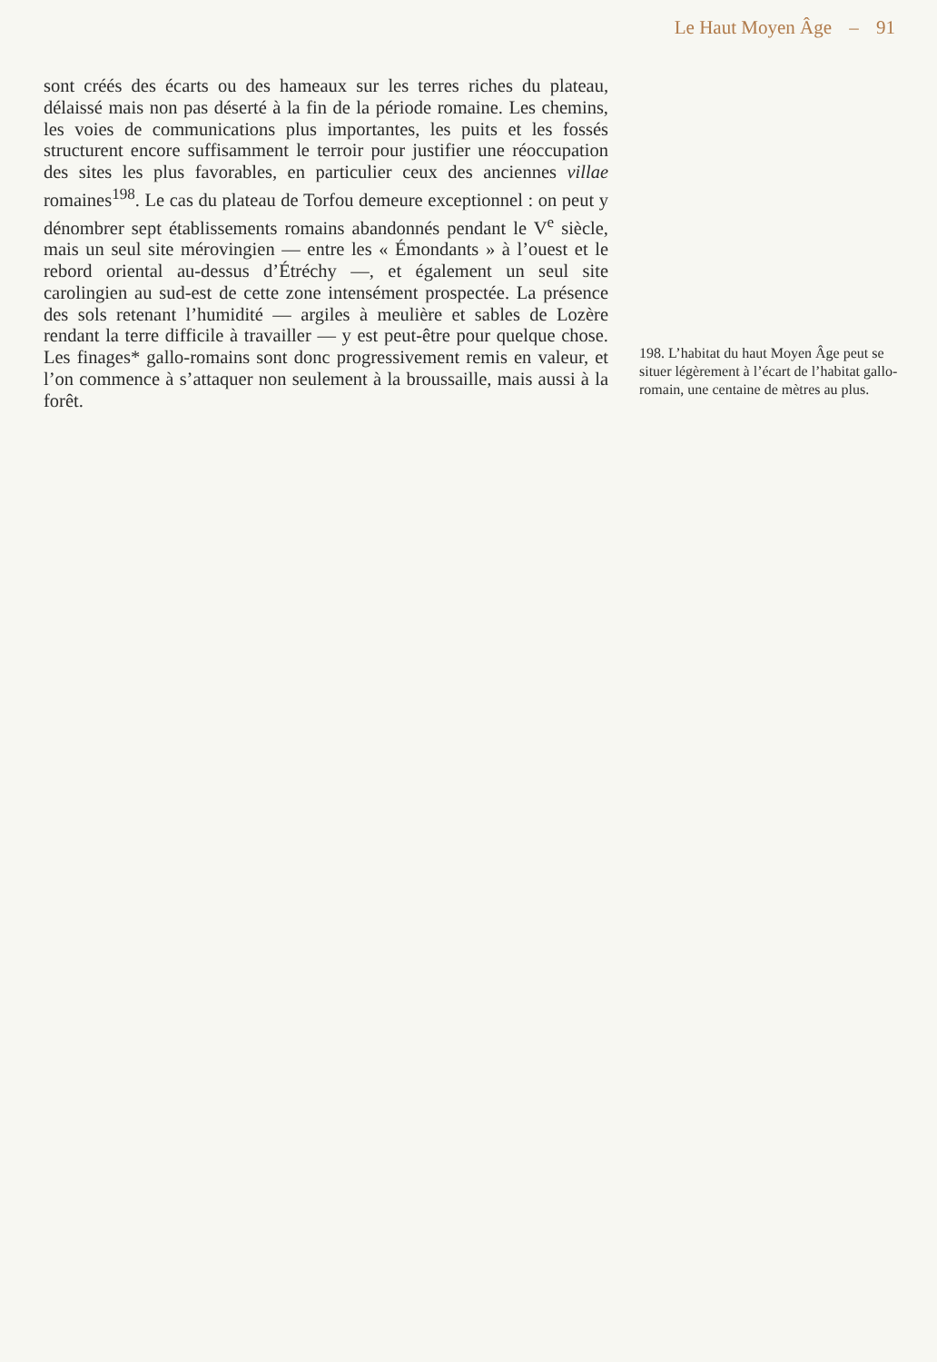Le Haut Moyen Âge – 91
sont créés des écarts ou des hameaux sur les terres riches du plateau, délaissé mais non pas déserté à la fin de la période romaine. Les chemins, les voies de communications plus importantes, les puits et les fossés structurent encore suffisamment le terroir pour justifier une réoccupation des sites les plus favorables, en particulier ceux des anciennes villae romaines<sup>198</sup>. Le cas du plateau de Torfou demeure exceptionnel : on peut y dénombrer sept établissements romains abandonnés pendant le V<sup>e</sup> siècle, mais un seul site mérovingien — entre les « Émondants » à l’ouest et le rebord oriental au-dessus d’Étréchy —, et également un seul site carolingien au sud-est de cette zone intensément prospectée. La présence des sols retenant l’humidité — argiles à meulière et sables de Lozère rendant la terre difficile à travailler — y est peut-être pour quelque chose. Les finages* gallo-romains sont donc progressivement remis en valeur, et l’on commence à s’attaquer non seulement à la broussaille, mais aussi à la forêt.
198. L’habitat du haut Moyen Âge peut se situer légèrement à l’écart de l’habitat gallo-romain, une centaine de mètres au plus.